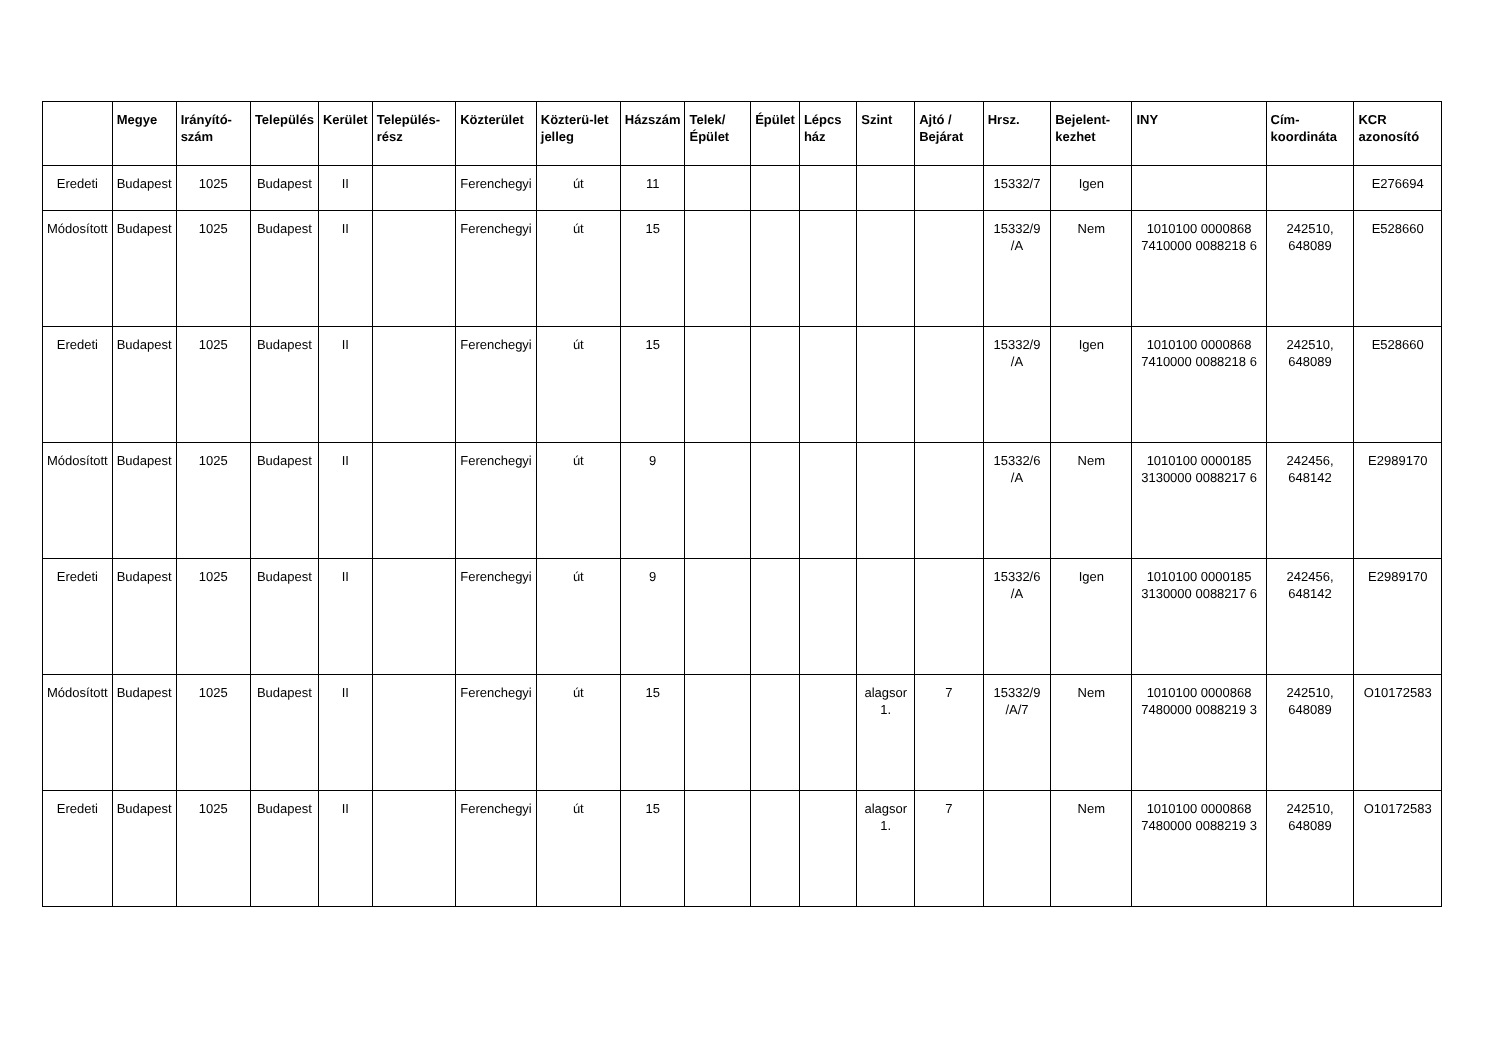| | Megye | Irányító-szám | Település | Kerület | Település-rész | Közterület | Közterü-let jelleg | Házszám | Telek/ Épület | Épület | Lépcs ház | Szint | Ajtó / Bejárat | Hrsz. | Bejelent-kezhet | INY | Cím-koordináta | KCR azonosító |
| --- | --- | --- | --- | --- | --- | --- | --- | --- | --- | --- | --- | --- | --- | --- | --- | --- | --- | --- |
| Eredeti | Budapest | 1025 | Budapest | II | | Ferenchegyi | út | 11 | | | | | | 15332/7 | Igen | | | E276694 |
| Módosított | Budapest | 1025 | Budapest | II | | Ferenchegyi | út | 15 | | | | | | 15332/9 /A | Nem | 1010100 0000868 7410000 0088218 6 | 242510, 648089 | E528660 |
| Eredeti | Budapest | 1025 | Budapest | II | | Ferenchegyi | út | 15 | | | | | | 15332/9 /A | Igen | 1010100 0000868 7410000 0088218 6 | 242510, 648089 | E528660 |
| Módosított | Budapest | 1025 | Budapest | II | | Ferenchegyi | út | 9 | | | | | | 15332/6 /A | Nem | 1010100 0000185 3130000 0088217 6 | 242456, 648142 | E2989170 |
| Eredeti | Budapest | 1025 | Budapest | II | | Ferenchegyi | út | 9 | | | | | | 15332/6 /A | Igen | 1010100 0000185 3130000 0088217 6 | 242456, 648142 | E2989170 |
| Módosított | Budapest | 1025 | Budapest | II | | Ferenchegyi | út | 15 | | | | alagsor 1. | 7 | 15332/9 /A/7 | Nem | 1010100 0000868 7480000 0088219 3 | 242510, 648089 | O10172583 |
| Eredeti | Budapest | 1025 | Budapest | II | | Ferenchegyi | út | 15 | | | | alagsor 1. | 7 | | Nem | 1010100 0000868 7480000 0088219 3 | 242510, 648089 | O10172583 |